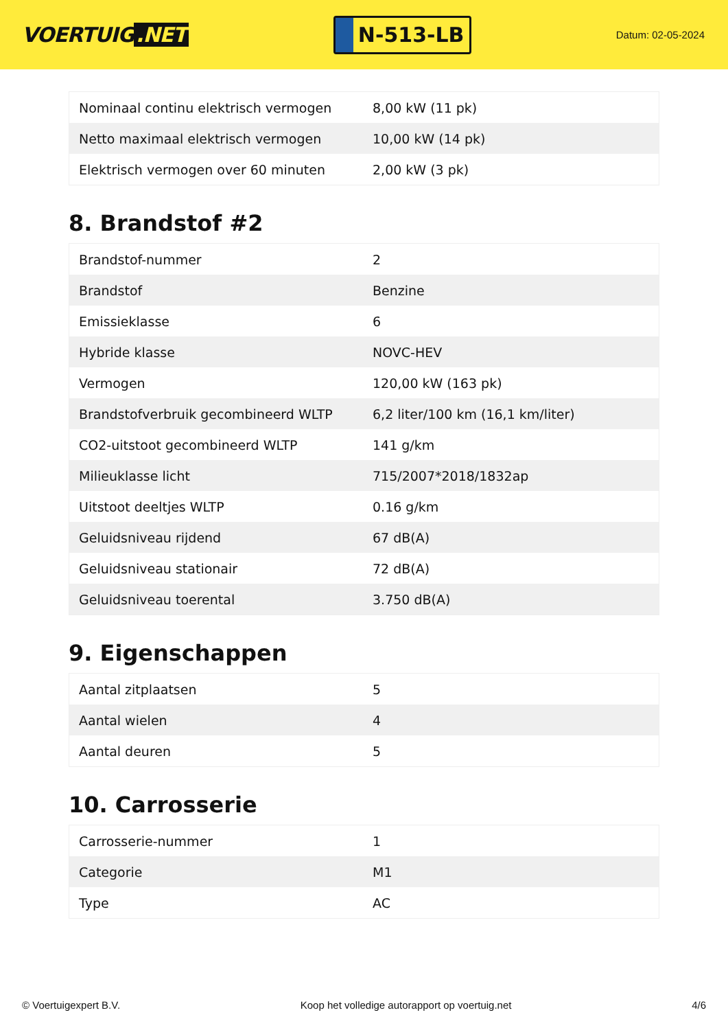VOERTUIG.NET
N-513-LB
Datum: 02-05-2024
| Nominaal continu elektrisch vermogen | 8,00 kW (11 pk) |
| Netto maximaal elektrisch vermogen | 10,00 kW (14 pk) |
| Elektrisch vermogen over 60 minuten | 2,00 kW (3 pk) |
8. Brandstof #2
| Brandstof-nummer | 2 |
| Brandstof | Benzine |
| Emissieklasse | 6 |
| Hybride klasse | NOVC-HEV |
| Vermogen | 120,00 kW (163 pk) |
| Brandstofverbruik gecombineerd WLTP | 6,2 liter/100 km (16,1 km/liter) |
| CO2-uitstoot gecombineerd WLTP | 141 g/km |
| Milieuklasse licht | 715/2007*2018/1832ap |
| Uitstoot deeltjes WLTP | 0.16 g/km |
| Geluidsniveau rijdend | 67 dB(A) |
| Geluidsniveau stationair | 72 dB(A) |
| Geluidsniveau toerental | 3.750 dB(A) |
9. Eigenschappen
| Aantal zitplaatsen | 5 |
| Aantal wielen | 4 |
| Aantal deuren | 5 |
10. Carrosserie
| Carrosserie-nummer | 1 |
| Categorie | M1 |
| Type | AC |
© Voertuigexpert B.V. Koop het volledige autorapport op voertuig.net 4/6